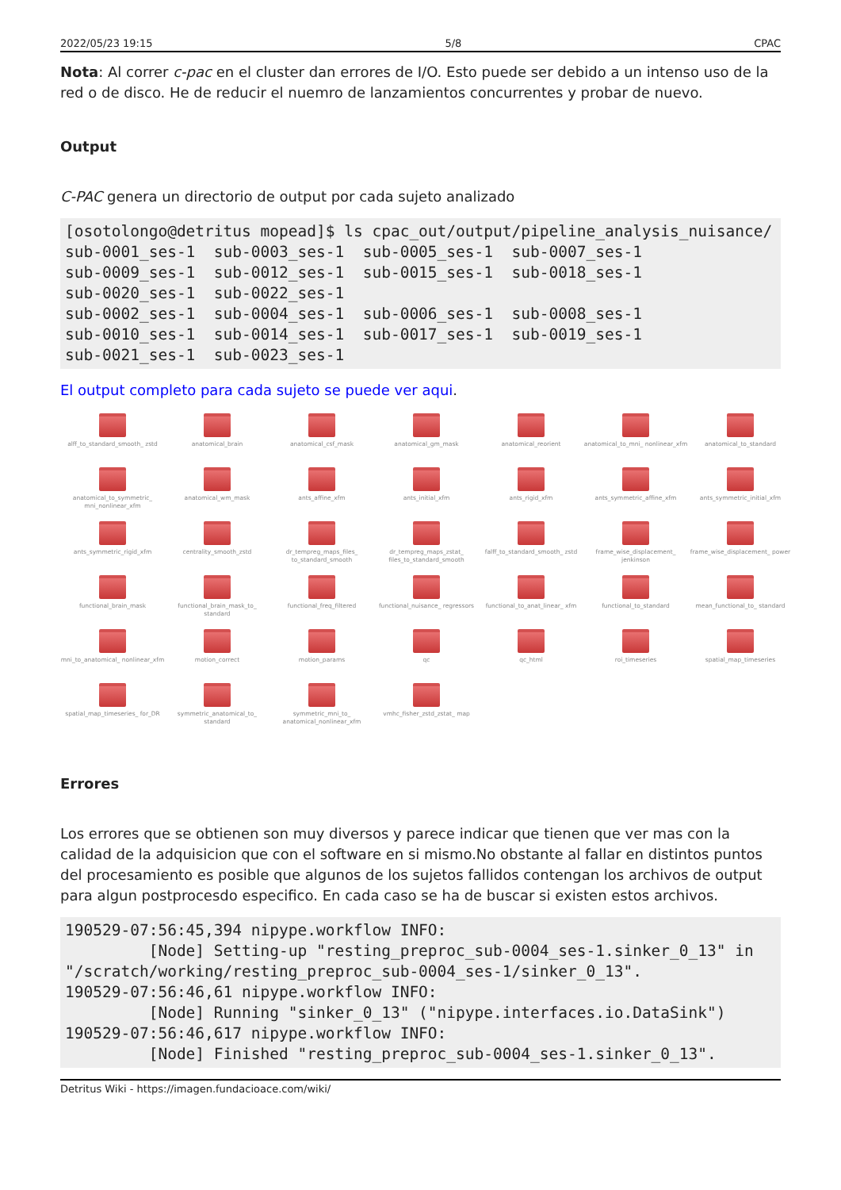2022/05/23 19:15 5/8 CPAC
Nota: Al correr c-pac en el cluster dan errores de I/O. Esto puede ser debido a un intenso uso de la red o de disco. He de reducir el nuemro de lanzamientos concurrentes y probar de nuevo.
Output
C-PAC genera un directorio de output por cada sujeto analizado
[osotolongo@detritus mopead]$ ls cpac_out/output/pipeline_analysis_nuisance/
sub-0001_ses-1  sub-0003_ses-1  sub-0005_ses-1  sub-0007_ses-1
sub-0009_ses-1  sub-0012_ses-1  sub-0015_ses-1  sub-0018_ses-1
sub-0020_ses-1  sub-0022_ses-1
sub-0002_ses-1  sub-0004_ses-1  sub-0006_ses-1  sub-0008_ses-1
sub-0010_ses-1  sub-0014_ses-1  sub-0017_ses-1  sub-0019_ses-1
sub-0021_ses-1  sub-0023_ses-1
El output completo para cada sujeto se puede ver aqui.
alff_to_standard_smooth_ zstd
anatomical_brain
anatomical_csf_mask
anatomical_gm_mask
anatomical_reorient
anatomical_to_mni_ nonlinear_xfm
anatomical_to_standard
anatomical_to_symmetric_ mni_nonlinear_xfm
anatomical_wm_mask
ants_affine_xfm
ants_initial_xfm
ants_rigid_xfm
ants_symmetric_affine_xfm
ants_symmetric_initial_xfm
ants_symmetric_rigid_xfm
centrality_smooth_zstd
dr_tempreg_maps_files_ to_standard_smooth
dr_tempreg_maps_zstat_ files_to_standard_smooth
falff_to_standard_smooth_ zstd
frame_wise_displacement_ jenkinson
frame_wise_displacement_ power
functional_brain_mask
functional_brain_mask_to_ standard
functional_freq_filtered
functional_nuisance_ regressors
functional_to_anat_linear_ xfm
functional_to_standard
mean_functional_to_ standard
mni_to_anatomical_ nonlinear_xfm
motion_correct
motion_params
qc
qc_html
roi_timeseries
spatial_map_timeseries
spatial_map_timeseries_ for_DR
symmetric_anatomical_to_ standard
symmetric_mni_to_ anatomical_nonlinear_xfm
vmhc_fisher_zstd_zstat_ map
Errores
Los errores que se obtienen son muy diversos y parece indicar que tienen que ver mas con la calidad de la adquisicion que con el software en si mismo.No obstante al fallar en distintos puntos del procesamiento es posible que algunos de los sujetos fallidos contengan los archivos de output para algun postprocesdo especifico. En cada caso se ha de buscar si existen estos archivos.
190529-07:56:45,394 nipype.workflow INFO:
         [Node] Setting-up "resting_preproc_sub-0004_ses-1.sinker_0_13" in
"/scratch/working/resting_preproc_sub-0004_ses-1/sinker_0_13".
190529-07:56:46,61 nipype.workflow INFO:
         [Node] Running "sinker_0_13" ("nipype.interfaces.io.DataSink")
190529-07:56:46,617 nipype.workflow INFO:
         [Node] Finished "resting_preproc_sub-0004_ses-1.sinker_0_13".
Detritus Wiki - https://imagen.fundacioace.com/wiki/